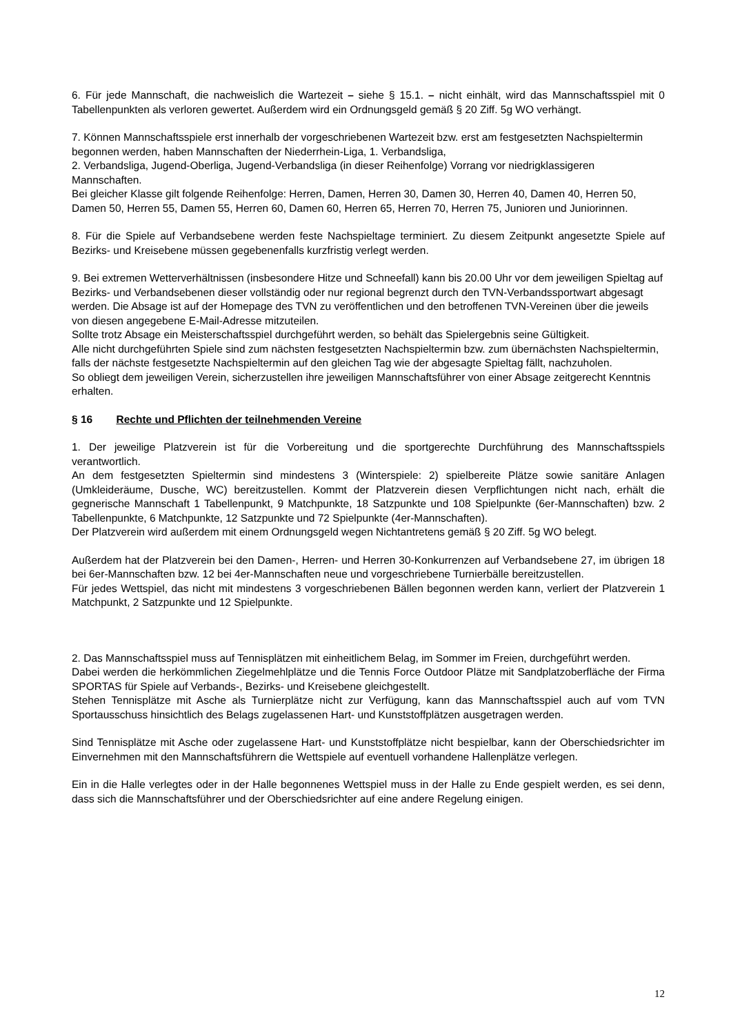6. Für jede Mannschaft, die nachweislich die Wartezeit – siehe § 15.1. – nicht einhält, wird das Mannschaftsspiel mit 0 Tabellenpunkten als verloren gewertet. Außerdem wird ein Ordnungsgeld gemäß § 20 Ziff. 5g WO verhängt.
7. Können Mannschaftsspiele erst innerhalb der vorgeschriebenen Wartezeit bzw. erst am festgesetzten Nachspieltermin begonnen werden, haben Mannschaften der Niederrhein-Liga, 1. Verbandsliga,
2. Verbandsliga, Jugend-Oberliga, Jugend-Verbandsliga (in dieser Reihenfolge) Vorrang vor niedrigklassigeren Mannschaften.
Bei gleicher Klasse gilt folgende Reihenfolge: Herren, Damen, Herren 30, Damen 30, Herren 40, Damen 40, Herren 50, Damen 50, Herren 55, Damen 55, Herren 60, Damen 60, Herren 65, Herren 70, Herren 75, Junioren und Juniorinnen.
8. Für die Spiele auf Verbandsebene werden feste Nachspieltage terminiert. Zu diesem Zeitpunkt angesetzte Spiele auf Bezirks- und Kreisebene müssen gegebenenfalls kurzfristig verlegt werden.
9. Bei extremen Wetterverhältnissen (insbesondere Hitze und Schneefall) kann bis 20.00 Uhr vor dem jeweiligen Spieltag auf Bezirks- und Verbandsebenen dieser vollständig oder nur regional begrenzt durch den TVN-Verbandssportwart abgesagt werden. Die Absage ist auf der Homepage des TVN zu veröffentlichen und den betroffenen TVN-Vereinen über die jeweils von diesen angegebene E-Mail-Adresse mitzuteilen.
Sollte trotz Absage ein Meisterschaftsspiel durchgeführt werden, so behält das Spielergebnis seine Gültigkeit.
Alle nicht durchgeführten Spiele sind zum nächsten festgesetzten Nachspieltermin bzw. zum übernächsten Nachspieltermin, falls der nächste festgesetzte Nachspieltermin auf den gleichen Tag wie der abgesagte Spieltag fällt, nachzuholen.
So obliegt dem jeweiligen Verein, sicherzustellen ihre jeweiligen Mannschaftsführer von einer Absage zeitgerecht Kenntnis erhalten.
§ 16 Rechte und Pflichten der teilnehmenden Vereine
1. Der jeweilige Platzverein ist für die Vorbereitung und die sportgerechte Durchführung des Mannschaftsspiels verantwortlich.
An dem festgesetzten Spieltermin sind mindestens 3 (Winterspiele: 2) spielbereite Plätze sowie sanitäre Anlagen (Umkleideräume, Dusche, WC) bereitzustellen. Kommt der Platzverein diesen Verpflichtungen nicht nach, erhält die gegnerische Mannschaft 1 Tabellenpunkt, 9 Matchpunkte, 18 Satzpunkte und 108 Spielpunkte (6er-Mannschaften) bzw. 2 Tabellenpunkte, 6 Matchpunkte, 12 Satzpunkte und 72 Spielpunkte (4er-Mannschaften).
Der Platzverein wird außerdem mit einem Ordnungsgeld wegen Nichtantretens gemäß § 20 Ziff. 5g WO belegt.
Außerdem hat der Platzverein bei den Damen-, Herren- und Herren 30-Konkurrenzen auf Verbandsebene 27, im übrigen 18 bei 6er-Mannschaften bzw. 12 bei 4er-Mannschaften neue und vorgeschriebene Turnierbälle bereitzustellen.
Für jedes Wettspiel, das nicht mit mindestens 3 vorgeschriebenen Bällen begonnen werden kann, verliert der Platzverein 1 Matchpunkt, 2 Satzpunkte und 12 Spielpunkte.
2. Das Mannschaftsspiel muss auf Tennisplätzen mit einheitlichem Belag, im Sommer im Freien, durchgeführt werden.
Dabei werden die herkömmlichen Ziegelmehlplätze und die Tennis Force Outdoor Plätze mit Sandplatzoberfläche der Firma SPORTAS für Spiele auf Verbands-, Bezirks- und Kreisebene gleichgestellt.
Stehen Tennisplätze mit Asche als Turnierplätze nicht zur Verfügung, kann das Mannschaftsspiel auch auf vom TVN Sportausschuss hinsichtlich des Belags zugelassenen Hart- und Kunststoffplätzen ausgetragen werden.
Sind Tennisplätze mit Asche oder zugelassene Hart- und Kunststoffplätze nicht bespielbar, kann der Oberschiedsrichter im Einvernehmen mit den Mannschaftsführern die Wettspiele auf eventuell vorhandene Hallenplätze verlegen.
Ein in die Halle verlegtes oder in der Halle begonnenes Wettspiel muss in der Halle zu Ende gespielt werden, es sei denn, dass sich die Mannschaftsführer und der Oberschiedsrichter auf eine andere Regelung einigen.
12